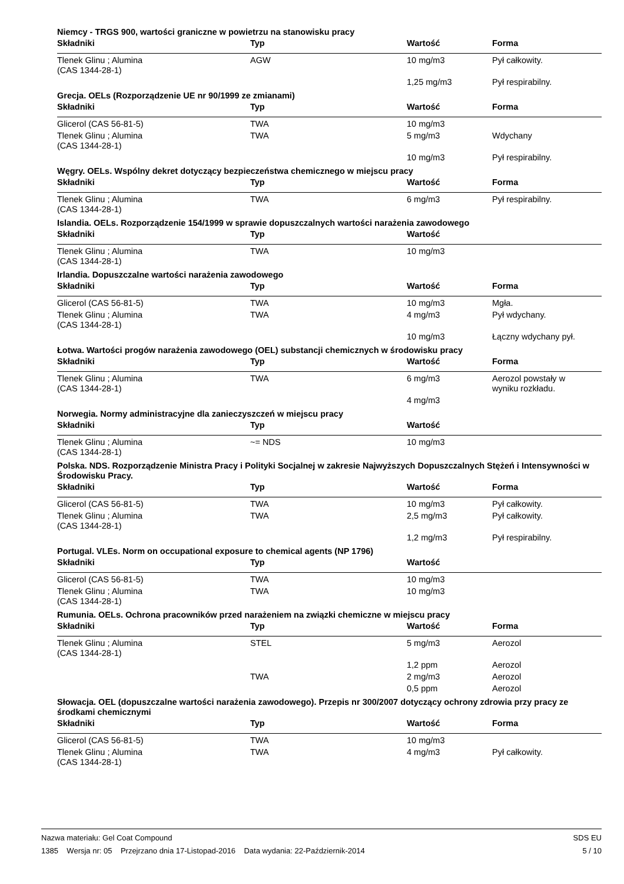Niemcy - TRGS 900, wartości graniczne w powietrzu na stanowisku pracy
| Składniki | Typ | Wartość | Forma |
| --- | --- | --- | --- |
| Tlenek Glinu ; Alumina (CAS 1344-28-1) | AGW | 10 mg/m3 | Pył całkowity. |
| | | 1,25 mg/m3 | Pył respirabilny. |
Grecja. OELs (Rozporządzenie UE nr 90/1999 ze zmianami)
| Składniki | Typ | Wartość | Forma |
| --- | --- | --- | --- |
| Glicerol (CAS 56-81-5) | TWA | 10 mg/m3 | |
| Tlenek Glinu ; Alumina (CAS 1344-28-1) | TWA | 5 mg/m3 | Wdychany |
| | | 10 mg/m3 | Pył respirabilny. |
Węgry. OELs. Wspólny dekret dotyczący bezpieczeństwa chemicznego w miejscu pracy
| Składniki | Typ | Wartość | Forma |
| --- | --- | --- | --- |
| Tlenek Glinu ; Alumina (CAS 1344-28-1) | TWA | 6 mg/m3 | Pył respirabilny. |
Islandia. OELs. Rozporządzenie 154/1999 w sprawie dopuszczalnych wartości narażenia zawodowego
| Składniki | Typ | Wartość | |
| --- | --- | --- | --- |
| Tlenek Glinu ; Alumina (CAS 1344-28-1) | TWA | 10 mg/m3 | |
Irlandia. Dopuszczalne wartości narażenia zawodowego
| Składniki | Typ | Wartość | Forma |
| --- | --- | --- | --- |
| Glicerol (CAS 56-81-5) | TWA | 10 mg/m3 | Mgła. |
| Tlenek Glinu ; Alumina (CAS 1344-28-1) | TWA | 4 mg/m3 | Pył wdychany. |
| | | 10 mg/m3 | Łączny wdychany pył. |
Łotwa. Wartości progów narażenia zawodowego (OEL) substancji chemicznych w środowisku pracy
| Składniki | Typ | Wartość | Forma |
| --- | --- | --- | --- |
| Tlenek Glinu ; Alumina (CAS 1344-28-1) | TWA | 6 mg/m3 | Aerozol powstały w wyniku rozkładu. |
| | | 4 mg/m3 | |
Norwegia. Normy administracyjne dla zanieczyszczeń w miejscu pracy
| Składniki | Typ | Wartość | |
| --- | --- | --- | --- |
| Tlenek Glinu ; Alumina (CAS 1344-28-1) | ~= NDS | 10 mg/m3 | |
Polska. NDS. Rozporządzenie Ministra Pracy i Polityki Socjalnej w zakresie Najwyższych Dopuszczalnych Stężeń i Intensywności w Środowisku Pracy.
| Składniki | Typ | Wartość | Forma |
| --- | --- | --- | --- |
| Glicerol (CAS 56-81-5) | TWA | 10 mg/m3 | Pył całkowity. |
| Tlenek Glinu ; Alumina (CAS 1344-28-1) | TWA | 2,5 mg/m3 | Pył całkowity. |
| | | 1,2 mg/m3 | Pył respirabilny. |
Portugal. VLEs. Norm on occupational exposure to chemical agents (NP 1796)
| Składniki | Typ | Wartość | |
| --- | --- | --- | --- |
| Glicerol (CAS 56-81-5) | TWA | 10 mg/m3 | |
| Tlenek Glinu ; Alumina (CAS 1344-28-1) | TWA | 10 mg/m3 | |
Rumunia. OELs. Ochrona pracowników przed narażeniem na związki chemiczne w miejscu pracy
| Składniki | Typ | Wartość | Forma |
| --- | --- | --- | --- |
| Tlenek Glinu ; Alumina (CAS 1344-28-1) | STEL | 5 mg/m3 | Aerozol |
| | | 1,2 ppm | Aerozol |
| | TWA | 2 mg/m3 | Aerozol |
| | | 0,5 ppm | Aerozol |
Słowacja. OEL (dopuszczalne wartości narażenia zawodowego). Przepis nr 300/2007 dotyczący ochrony zdrowia przy pracy ze środkami chemicznymi
| Składniki | Typ | Wartość | Forma |
| --- | --- | --- | --- |
| Glicerol (CAS 56-81-5) | TWA | 10 mg/m3 | |
| Tlenek Glinu ; Alumina (CAS 1344-28-1) | TWA | 4 mg/m3 | Pył całkowity. |
Nazwa materiału: Gel Coat Compound
1385 Wersja nr: 05 Przejrzano dnia 17-Listopad-2016 Data wydania: 22-Październik-2014
SDS EU
5 / 10